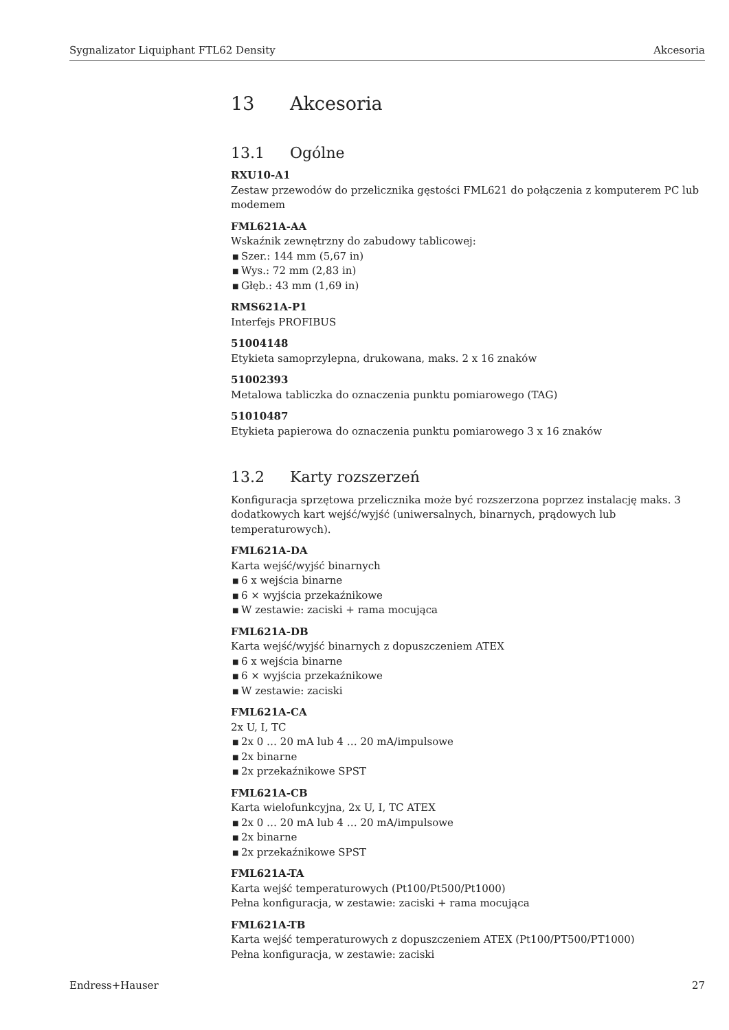Sygnalizator Liquiphant FTL62 Density Akcesoria
13 Akcesoria
13.1 Ogólne
RXU10-A1
Zestaw przewodów do przelicznika gęstości FML621 do połączenia z komputerem PC lub modemem
FML621A-AA
Wskaźnik zewnętrzny do zabudowy tablicowej:
■ Szer.: 144 mm (5,67 in)
■ Wys.: 72 mm (2,83 in)
■ Głęb.: 43 mm (1,69 in)
RMS621A-P1
Interfejs PROFIBUS
51004148
Etykieta samoprzylepna, drukowana, maks. 2 x 16 znaków
51002393
Metalowa tabliczka do oznaczenia punktu pomiarowego (TAG)
51010487
Etykieta papierowa do oznaczenia punktu pomiarowego 3 x 16 znaków
13.2 Karty rozszerzeń
Konfiguracja sprzętowa przelicznika może być rozszerzona poprzez instalację maks. 3 dodatkowych kart wejść/wyjść (uniwersalnych, binarnych, prądowych lub temperaturowych).
FML621A-DA
Karta wejść/wyjść binarnych
■ 6 x wejścia binarne
■ 6 × wyjścia przekaźnikowe
■ W zestawie: zaciski + rama mocująca
FML621A-DB
Karta wejść/wyjść binarnych z dopuszczeniem ATEX
■ 6 x wejścia binarne
■ 6 × wyjścia przekaźnikowe
■ W zestawie: zaciski
FML621A-CA
2x U, I, TC
■ 2x 0 … 20 mA lub 4 … 20 mA/impulsowe
■ 2x binarne
■ 2x przekaźnikowe SPST
FML621A-CB
Karta wielofunkcyjna, 2x U, I, TC ATEX
■ 2x 0 … 20 mA lub 4 … 20 mA/impulsowe
■ 2x binarne
■ 2x przekaźnikowe SPST
FML621A-TA
Karta wejść temperaturowych (Pt100/Pt500/Pt1000)
Pełna konfiguracja, w zestawie: zaciski + rama mocująca
FML621A-TB
Karta wejść temperaturowych z dopuszczeniem ATEX (Pt100/PT500/PT1000)
Pełna konfiguracja, w zestawie: zaciski
Endress+Hauser 27